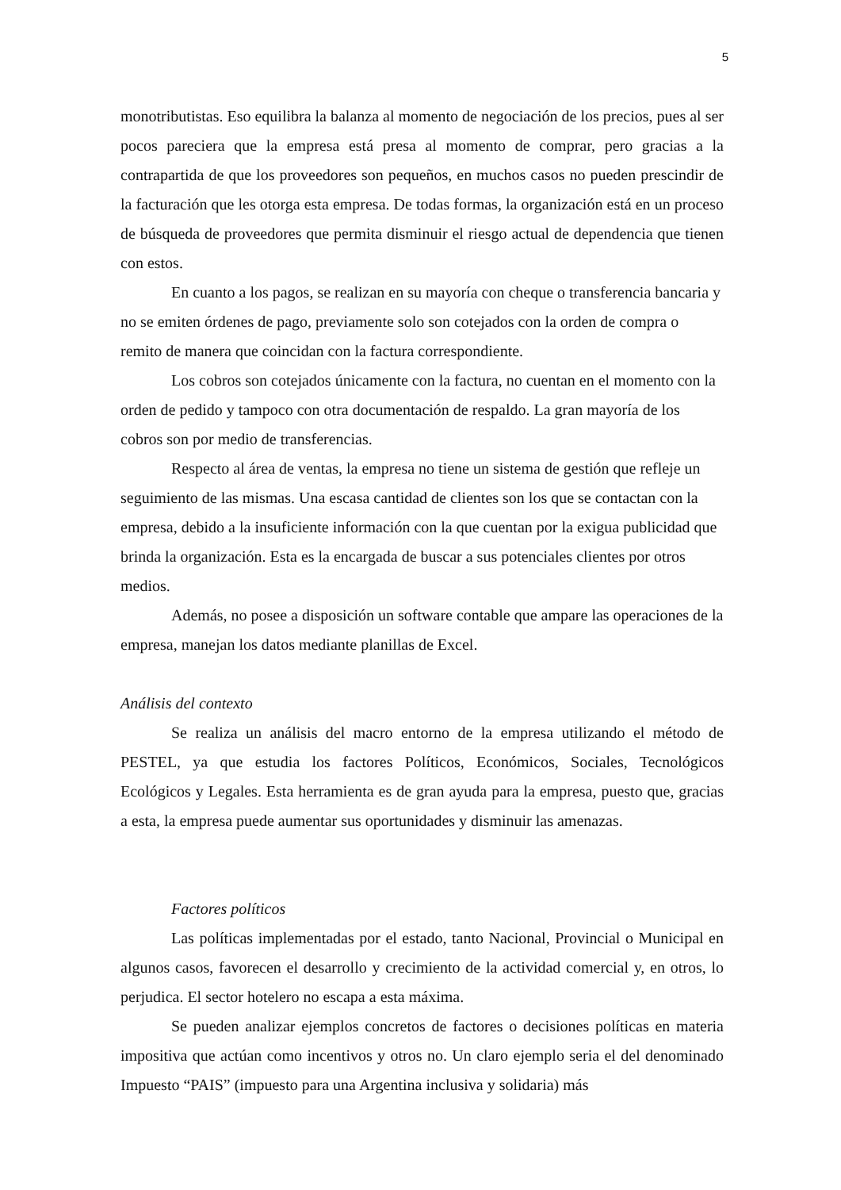5
monotributistas. Eso equilibra la balanza al momento de negociación de los precios, pues al ser pocos pareciera que la empresa está presa al momento de comprar, pero gracias a la contrapartida de que los proveedores son pequeños, en muchos casos no pueden prescindir de la facturación que les otorga esta empresa. De todas formas, la organización está en un proceso de búsqueda de proveedores que permita disminuir el riesgo actual de dependencia que tienen con estos.
En cuanto a los pagos, se realizan en su mayoría con cheque o transferencia bancaria y no se emiten órdenes de pago, previamente solo son cotejados con la orden de compra o remito de manera que coincidan con la factura correspondiente.
Los cobros son cotejados únicamente con la factura, no cuentan en el momento con la orden de pedido y tampoco con otra documentación de respaldo. La gran mayoría de los cobros son por medio de transferencias.
Respecto al área de ventas, la empresa no tiene un sistema de gestión que refleje un seguimiento de las mismas. Una escasa cantidad de clientes son los que se contactan con la empresa, debido a la insuficiente información con la que cuentan por la exigua publicidad que brinda la organización. Esta es la encargada de buscar a sus potenciales clientes por otros medios.
Además, no posee a disposición un software contable que ampare las operaciones de la empresa, manejan los datos mediante planillas de Excel.
Análisis del contexto
Se realiza un análisis del macro entorno de la empresa utilizando el método de PESTEL, ya que estudia los factores Políticos, Económicos, Sociales, Tecnológicos Ecológicos y Legales. Esta herramienta es de gran ayuda para la empresa, puesto que, gracias a esta, la empresa puede aumentar sus oportunidades y disminuir las amenazas.
Factores políticos
Las políticas implementadas por el estado, tanto Nacional, Provincial o Municipal en algunos casos, favorecen el desarrollo y crecimiento de la actividad comercial y, en otros, lo perjudica. El sector hotelero no escapa a esta máxima.
Se pueden analizar ejemplos concretos de factores o decisiones políticas en materia impositiva que actúan como incentivos y otros no. Un claro ejemplo seria el del denominado Impuesto “PAIS” (impuesto para una Argentina inclusiva y solidaria) más